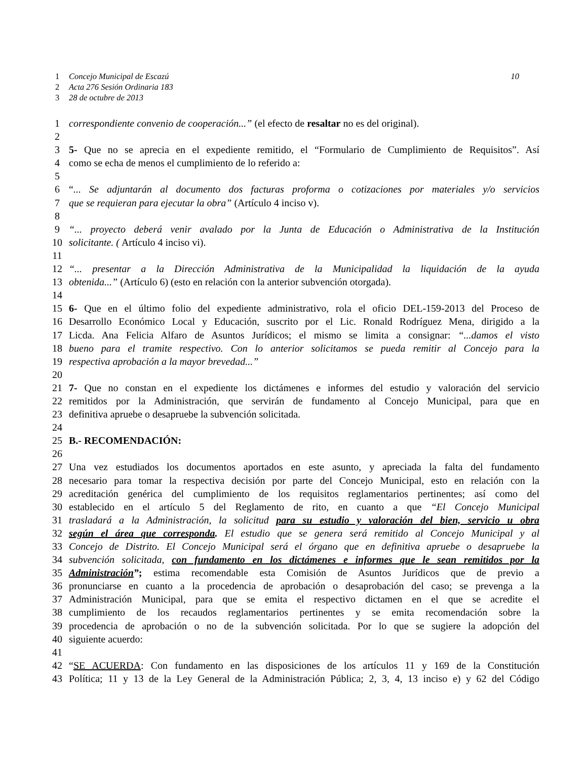1 Concejo Municipal de Escazú 10
2 Acta 276 Sesión Ordinaria 183
3 28 de octubre de 2013
1 correspondiente convenio de cooperación...” (el efecto de resaltar no es del original).
2
3 5- Que no se aprecia en el expediente remitido, el “Formulario de Cumplimiento de Requisitos”. Así
4 como se echa de menos el cumplimiento de lo referido a:
5
6 “... Se adjuntarán al documento dos facturas proforma o cotizaciones por materiales y/o servicios
7 que se requieran para ejecutar la obra” (Artículo 4 inciso v).
8
9 “... proyecto deberá venir avalado por la Junta de Educación o Administrativa de la Institución
10 solicitante. ( Artículo 4 inciso vi).
11
12 “... presentar a la Dirección Administrativa de la Municipalidad la liquidación de la ayuda
13 obtenida...” (Artículo 6) (esto en relación con la anterior subvención otorgada).
14
15 6- Que en el último folio del expediente administrativo, rola el oficio DEL-159-2013 del Proceso de
16 Desarrollo Económico Local y Educación, suscrito por el Lic. Ronald Rodríguez Mena, dirigido a la
17 Licda. Ana Felicia Alfaro de Asuntos Jurídicos; el mismo se limita a consignar: “...damos el visto
18 bueno para el tramite respectivo. Con lo anterior solicitamos se pueda remitir al Concejo para la
19 respectiva aprobación a la mayor brevedad...”
20
21 7- Que no constan en el expediente los dictámenes e informes del estudio y valoración del servicio
22 remitidos por la Administración, que servirán de fundamento al Concejo Municipal, para que en
23 definitiva apruebe o desapruebe la subvención solicitada.
24
25 B.- RECOMENDACIÓN:
26
27 Una vez estudiados los documentos aportados en este asunto, y apreciada la falta del fundamento
28 necesario para tomar la respectiva decisión por parte del Concejo Municipal, esto en relación con la
29 acreditación genérica del cumplimiento de los requisitos reglamentarios pertinentes; así como del
30 establecido en el artículo 5 del Reglamento de rito, en cuanto a que “El Concejo Municipal
31 trasladará a la Administración, la solicitud para su estudio y valoración del bien, servicio u obra
32 según el área que corresponda. El estudio que se genera será remitido al Concejo Municipal y al
33 Concejo de Distrito. El Concejo Municipal será el órgano que en definitiva apruebe o desapruebe la
34 subvención solicitada, con fundamento en los dictámenes e informes que le sean remitidos por la
35 Administración”; estima recomendable esta Comisión de Asuntos Jurídicos que de previo a
36 pronunciarse en cuanto a la procedencia de aprobación o desaprobación del caso; se prevenga a la
37 Administración Municipal, para que se emita el respectivo dictamen en el que se acredite el
38 cumplimiento de los recaudos reglamentarios pertinentes y se emita recomendación sobre la
39 procedencia de aprobación o no de la subvención solicitada. Por lo que se sugiere la adopción del
40 siguiente acuerdo:
41
42 “SE ACUERDA: Con fundamento en las disposiciones de los artículos 11 y 169 de la Constitución
43 Política; 11 y 13 de la Ley General de la Administración Pública; 2, 3, 4, 13 inciso e) y 62 del Código